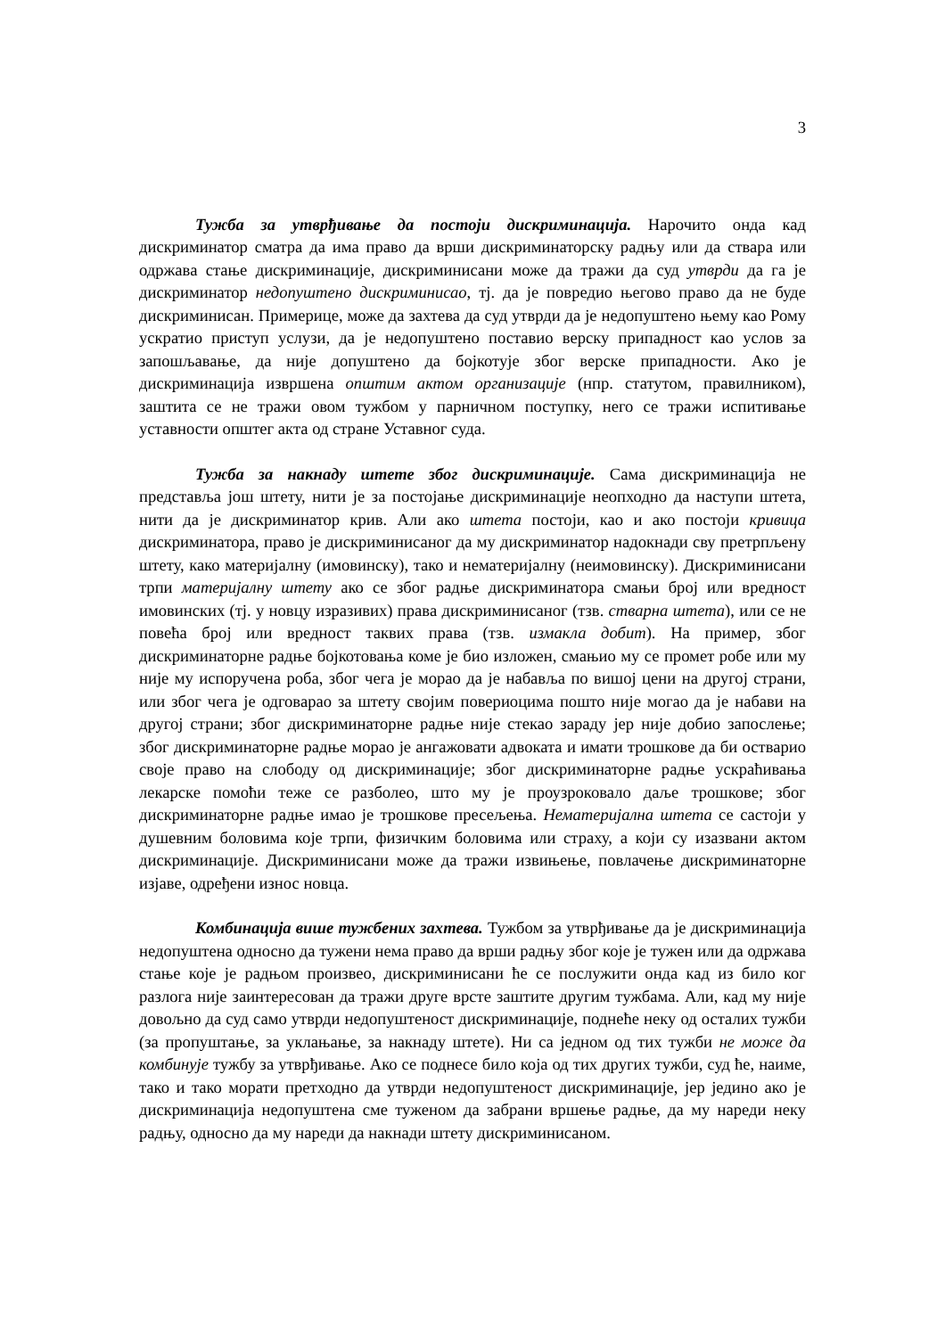3
Тужба за утврђивање да постоји дискриминација. Нарочито онда кад дискриминатор сматра да има право да врши дискриминаторску радњу или да ствара или одржава стање дискриминације, дискриминисани може да тражи да суд утврди да га је дискриминатор недопуштено дискриминисао, тј. да је повредио његово право да не буде дискриминисан. Примерице, може да захтева да суд утврди да је недопуштено њему као Рому ускратио приступ услузи, да је недопуштено поставио верску припадност као услов за запошљавање, да није допуштено да бојкотује због верске припадности. Ако је дискриминација извршена општим актом организације (нпр. статутом, правилником), заштита се не тражи овом тужбом у парничном поступку, него се тражи испитивање уставности општег акта од стране Уставног суда.
Тужба за накнаду штете због дискриминације. Сама дискриминација не представља још штету, нити је за постојање дискриминације неопходно да наступи штета, нити да је дискриминатор крив. Али ако штета постоји, као и ако постоји кривица дискриминатора, право је дискриминисаног да му дискриминатор надокнади сву претрпљену штету, како материјалну (имовинску), тако и нематеријалну (неимовинску). Дискриминисани трпи материјалну штету ако се због радње дискриминатора смањи број или вредност имовинских (тј. у новцу изразивих) права дискриминисаног (тзв. стварна штета), или се не повећа број или вредност таквих права (тзв. измакла добит). На пример, због дискриминаторне радње бојкотовања коме је био изложен, смањио му се промет робе или му није му испоручена роба, због чега је морао да је набавља по вишој цени на другој страни, или због чега је одговарао за штету својим повериоцима пошто није могао да је набави на другој страни; због дискриминаторне радње није стекао зараду јер није добио запослење; због дискриминаторне радње морао је ангажовати адвоката и имати трошкове да би остварио своје право на слободу од дискриминације; због дискриминаторне радње ускраћивања лекарске помоћи теже се разболео, што му је проузроковало даље трошкове; због дискриминаторне радње имао је трошкове пресељења. Нематеријална штета се састоји у душевним боловима које трпи, физичким боловима или страху, а који су изазвани актом дискриминације. Дискриминисани може да тражи извињење, повлачење дискриминаторне изјаве, одређени износ новца.
Комбинација више тужбених захтева. Тужбом за утврђивање да је дискриминација недопуштена односно да тужени нема право да врши радњу због које је тужен или да одржава стање које је радњом произвео, дискриминисани ће се послужити онда кад из било ког разлога није заинтересован да тражи друге врсте заштите другим тужбама. Али, кад му није довољно да суд само утврди недопуштеност дискриминације, поднеће неку од осталих тужби (за пропуштање, за уклањање, за накнаду штете). Ни са једном од тих тужби не може да комбинује тужбу за утврђивање. Ако се поднесе било која од тих других тужби, суд ће, наиме, тако и тако морати претходно да утврди недопуштеност дискриминације, јер једино ако је дискриминација недопуштена сме туженом да забрани вршење радње, да му нареди неку радњу, односно да му нареди да накнади штету дискриминисаном.